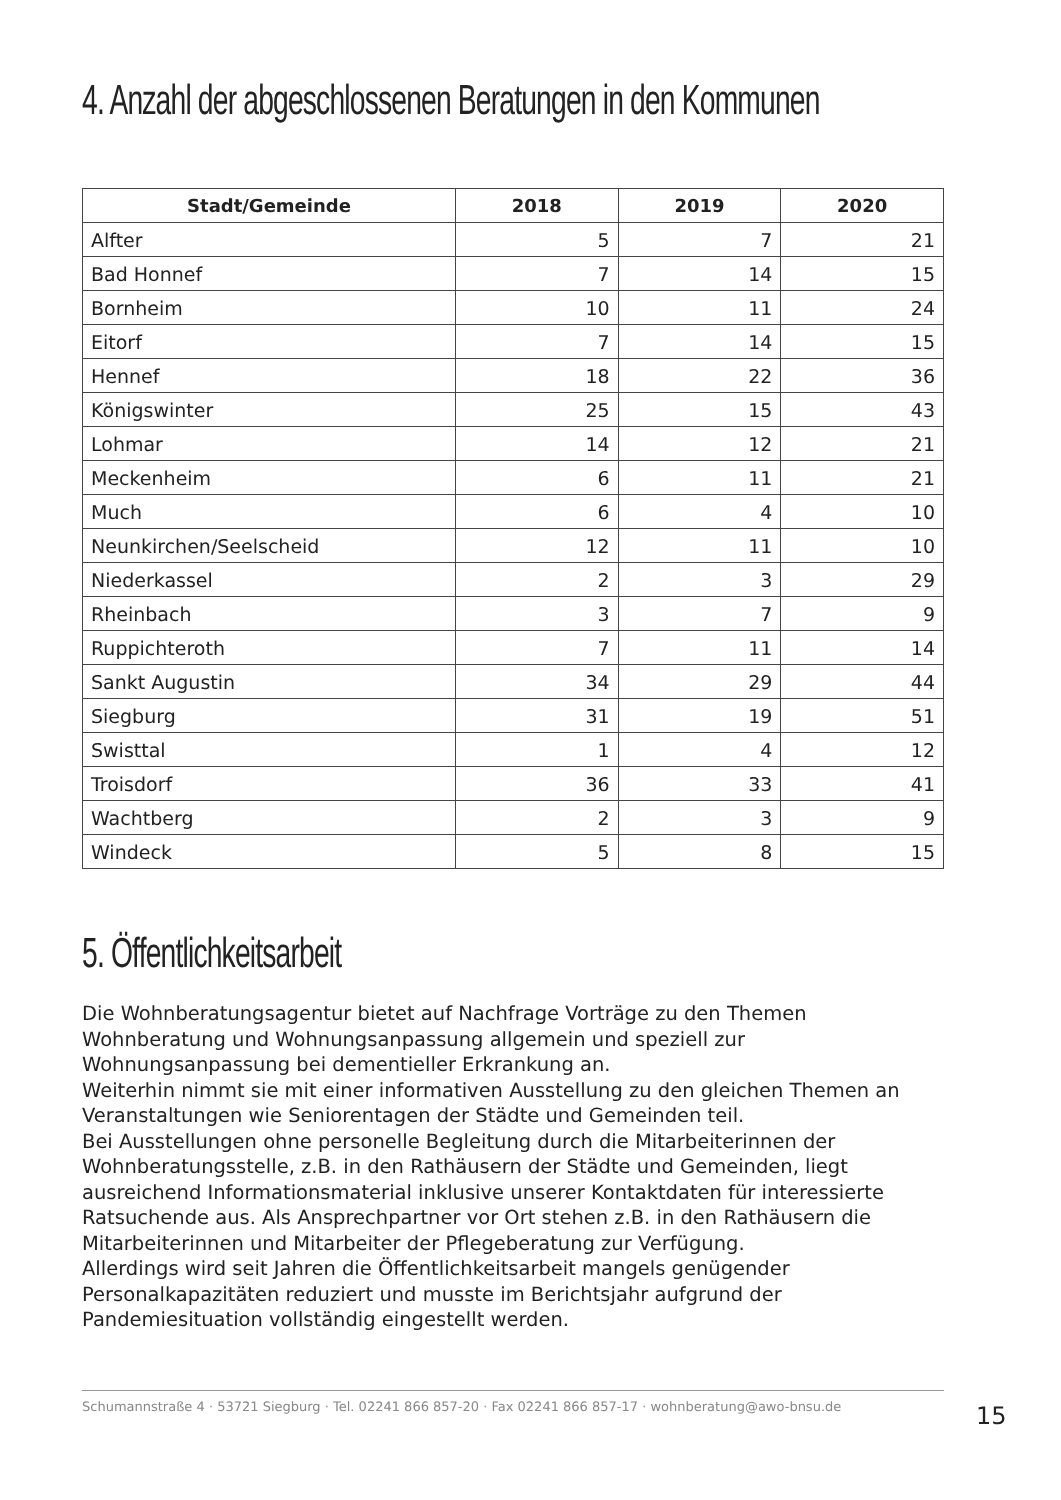4. Anzahl der abgeschlossenen Beratungen in den Kommunen
| Stadt/Gemeinde | 2018 | 2019 | 2020 |
| --- | --- | --- | --- |
| Alfter | 5 | 7 | 21 |
| Bad Honnef | 7 | 14 | 15 |
| Bornheim | 10 | 11 | 24 |
| Eitorf | 7 | 14 | 15 |
| Hennef | 18 | 22 | 36 |
| Königswinter | 25 | 15 | 43 |
| Lohmar | 14 | 12 | 21 |
| Meckenheim | 6 | 11 | 21 |
| Much | 6 | 4 | 10 |
| Neunkirchen/Seelscheid | 12 | 11 | 10 |
| Niederkassel | 2 | 3 | 29 |
| Rheinbach | 3 | 7 | 9 |
| Ruppichteroth | 7 | 11 | 14 |
| Sankt Augustin | 34 | 29 | 44 |
| Siegburg | 31 | 19 | 51 |
| Swisttal | 1 | 4 | 12 |
| Troisdorf | 36 | 33 | 41 |
| Wachtberg | 2 | 3 | 9 |
| Windeck | 5 | 8 | 15 |
5. Öffentlichkeitsarbeit
Die Wohnberatungsagentur bietet auf Nachfrage Vorträge zu den Themen Wohnberatung und Wohnungsanpassung allgemein und speziell zur Wohnungsanpassung bei dementieller Erkrankung an.
Weiterhin nimmt sie mit einer informativen Ausstellung zu den gleichen Themen an Veranstaltungen wie Seniorentagen der Städte und Gemeinden teil.
Bei Ausstellungen ohne personelle Begleitung durch die Mitarbeiterinnen der Wohnberatungsstelle, z.B. in den Rathäusern der Städte und Gemeinden, liegt ausreichend Informationsmaterial inklusive unserer Kontaktdaten für interessierte Ratsuchende aus. Als Ansprechpartner vor Ort stehen z.B. in den Rathäusern die Mitarbeiterinnen und Mitarbeiter der Pflegeberatung zur Verfügung.
Allerdings wird seit Jahren die Öffentlichkeitsarbeit mangels genügender Personalkapazitäten reduziert und musste im Berichtsjahr aufgrund der Pandemiesituation vollständig eingestellt werden.
Schumannstraße 4 · 53721 Siegburg · Tel. 02241 866 857-20 · Fax 02241 866 857-17 · wohnberatung@awo-bnsu.de
15